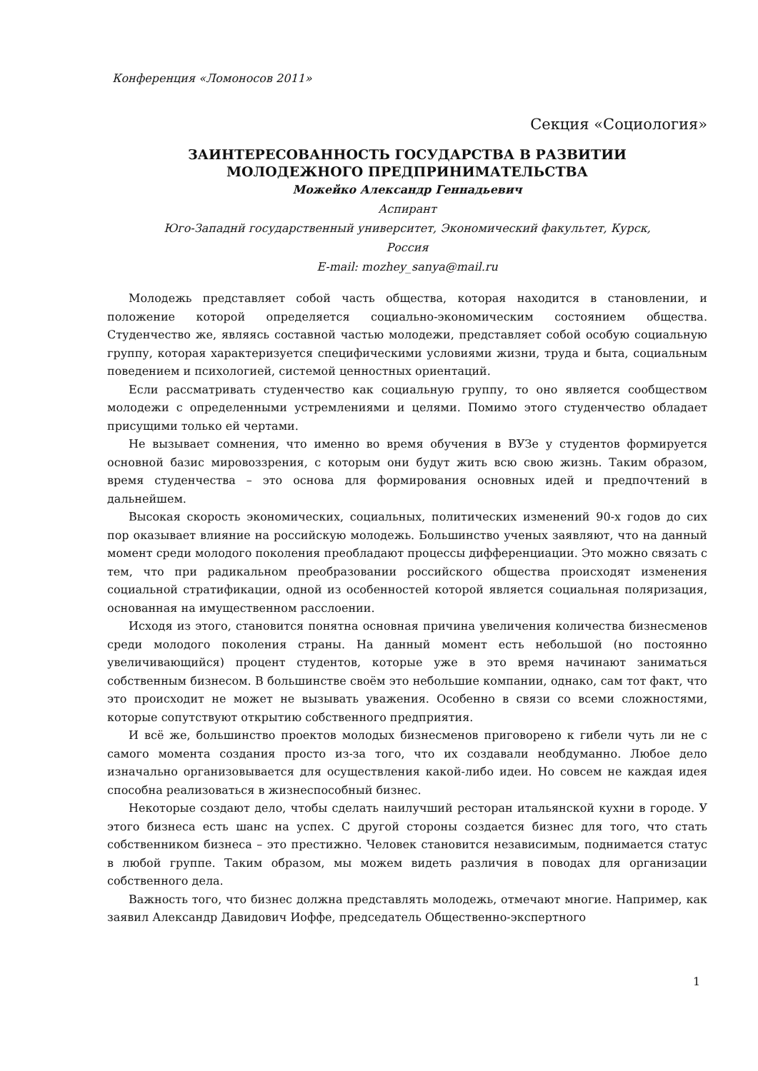Конференция «Ломоносов 2011»
Секция «Социология»
ЗАИНТЕРЕСОВАННОСТЬ ГОСУДАРСТВА В РАЗВИТИИ
МОЛОДЕЖНОГО ПРЕДПРИНИМАТЕЛЬСТВА
Можейко Александр Геннадьевич
Аспирант
Юго-Западнй государственный университет, Экономический факультет, Курск,
Россия
E-mail: mozhey_sanya@mail.ru
Молодежь представляет собой часть общества, которая находится в становлении, и положение которой определяется социально-экономическим состоянием общества. Студенчество же, являясь составной частью молодежи, представляет собой особую социальную группу, которая характеризуется специфическими условиями жизни, труда и быта, социальным поведением и психологией, системой ценностных ориентаций.
Если рассматривать студенчество как социальную группу, то оно является сообществом молодежи с определенными устремлениями и целями. Помимо этого студенчество обладает присущими только ей чертами.
Не вызывает сомнения, что именно во время обучения в ВУЗе у студентов формируется основной базис мировоззрения, с которым они будут жить всю свою жизнь. Таким образом, время студенчества – это основа для формирования основных идей и предпочтений в дальнейшем.
Высокая скорость экономических, социальных, политических изменений 90-х годов до сих пор оказывает влияние на российскую молодежь. Большинство ученых заявляют, что на данный момент среди молодого поколения преобладают процессы дифференциации. Это можно связать с тем, что при радикальном преобразовании российского общества происходят изменения социальной стратификации, одной из особенностей которой является социальная поляризация, основанная на имущественном расслоении.
Исходя из этого, становится понятна основная причина увеличения количества бизнесменов среди молодого поколения страны. На данный момент есть небольшой (но постоянно увеличивающийся) процент студентов, которые уже в это время начинают заниматься собственным бизнесом. В большинстве своём это небольшие компании, однако, сам тот факт, что это происходит не может не вызывать уважения. Особенно в связи со всеми сложностями, которые сопутствуют открытию собственного предприятия.
И всё же, большинство проектов молодых бизнесменов приговорено к гибели чуть ли не с самого момента создания просто из-за того, что их создавали необдуманно. Любое дело изначально организовывается для осуществления какой-либо идеи. Но совсем не каждая идея способна реализоваться в жизнеспособный бизнес.
Некоторые создают дело, чтобы сделать наилучший ресторан итальянской кухни в городе. У этого бизнеса есть шанс на успех. С другой стороны создается бизнес для того, что стать собственником бизнеса – это престижно. Человек становится независимым, поднимается статус в любой группе. Таким образом, мы можем видеть различия в поводах для организации собственного дела.
Важность того, что бизнес должна представлять молодежь, отмечают многие. Например, как заявил Александр Давидович Иоффе, председатель Общественно-экспертного
1